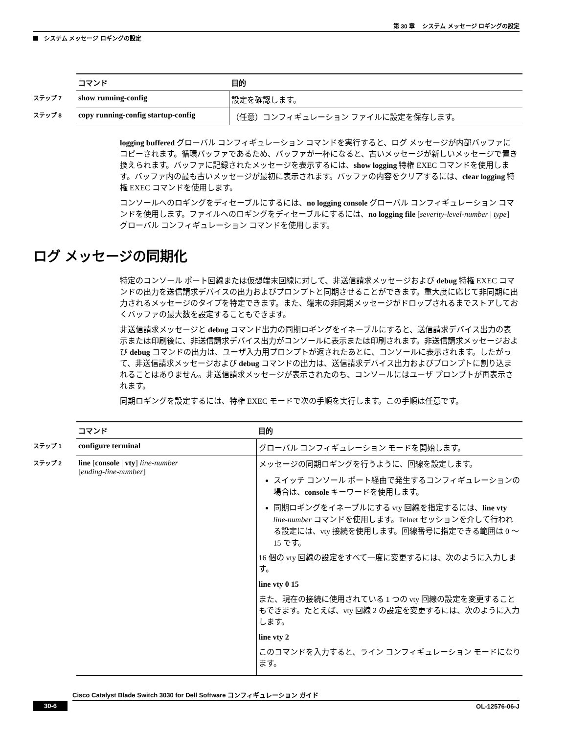第 30 章　 システム メッセージ ロギングの設定
システム メッセージ ロギングの設定
| | コマンド | 目的 |
| --- | --- | --- |
| ステップ 7 | show running-config | 設定を確認します。 |
| ステップ 8 | copy running-config startup-config | （任意）コンフィギュレーション ファイルに設定を保存します。 |
logging buffered グローバル コンフィギュレーション コマンドを実行すると、ログ メッセージが内部バッファにコピーされます。循環バッファであるため、バッファが一杯になると、古いメッセージが新しいメッセージで置き換えられます。バッファに記録されたメッセージを表示するには、show logging 特権 EXEC コマンドを使用します。バッファ内の最も古いメッセージが最初に表示されます。バッファの内容をクリアするには、clear logging 特権 EXEC コマンドを使用します。
コンソールへのロギングをディセーブルにするには、no logging console グローバル コンフィギュレーション コマンドを使用します。ファイルへのロギングをディセーブルにするには、no logging file [severity-level-number | type] グローバル コンフィギュレーション コマンドを使用します。
ログ メッセージの同期化
特定のコンソール ポート回線または仮想端末回線に対して、非送信請求メッセージおよび debug 特権 EXEC コマンドの出力を送信請求デバイスの出力およびプロンプトと同期させることができます。重大度に応じて非同期に出力されるメッセージのタイプを特定できます。また、端末の非同期メッセージがドロップされるまでストアしておくバッファの最大数を設定することもできます。
非送信請求メッセージと debug コマンド出力の同期ロギングをイネーブルにすると、送信請求デバイス出力の表示または印刷後に、非送信請求デバイス出力がコンソールに表示または印刷されます。非送信請求メッセージおよび debug コマンドの出力は、ユーザ入力用プロンプトが返されたあとに、コンソールに表示されます。したがって、非送信請求メッセージおよび debug コマンドの出力は、送信請求デバイス出力およびプロンプトに割り込まれることはありません。非送信請求メッセージが表示されたのち、コンソールにはユーザ プロンプトが再表示されます。
同期ロギングを設定するには、特権 EXEC モードで次の手順を実行します。この手順は任意です。
| | コマンド | 目的 |
| --- | --- | --- |
| ステップ 1 | configure terminal | グローバル コンフィギュレーション モードを開始します。 |
| ステップ 2 | line [ console / vty ] line-number [ ending-line-number ] | メッセージの同期ロギングを行うように、回線を設定します。 スイッチ コンソール ポート経由で発生するコンフィギュレーションの場合は、 console キーワードを使用します。 同期ロギングをイネーブルにする vty 回線を指定するには、 line vty line-number コマンドを使用します。Telnet セッションを介して行われる設定には、vty 接続を使用します。回線番号に指定できる範囲は 0 ～ 15 です。 16 個の vty 回線の設定をすべて一度に変更するには、次のように入力します。 line vty 0 15 また、現在の接続に使用されている 1 つの vty 回線の設定を変更することもできます。たとえば、vty 回線 2 の設定を変更するには、次のように入力します。 line vty 2 このコマンドを入力すると、ライン コンフィギュレーション モードになります。 |
Cisco Catalyst Blade Switch 3030 for Dell Software コンフィギュレーション ガイド
30-6 OL-12576-06-J